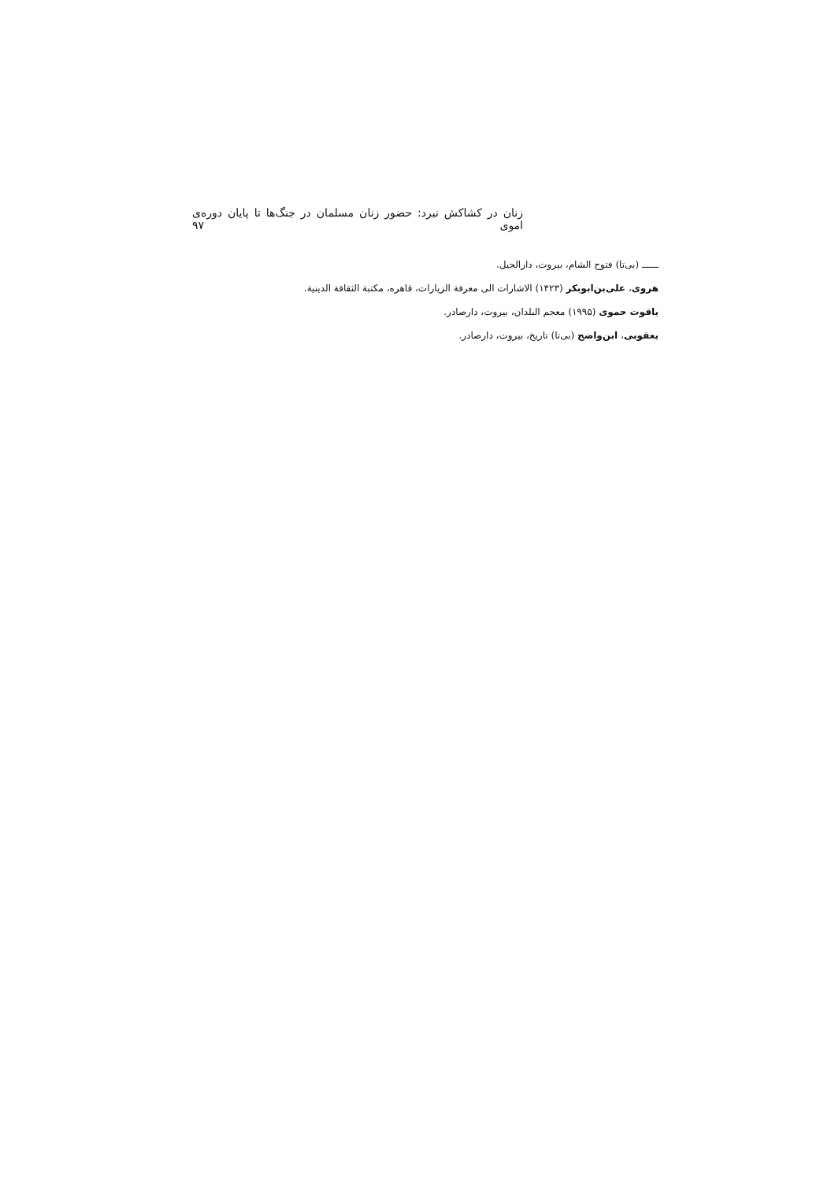زنان در کشاکش نبرد: حضور زنان مسلمان در جنگ‌ها تا پایان دوره‌ی اموی ۹۷
ــــــ (بی‌تا) فتوح الشام، بیروت، دارالجیل.
هروی، علی‌بن‌ابوبکر (۱۴۲۳) الاشارات الی معرفة الزیارات، قاهره، مکتبة الثقافة الدینیة.
یاقوت حموی (۱۹۹۵) معجم البلدان، بیروت، دارصادر.
یعقوبی، ابن‌واضح (بی‌تا) تاریخ، بیروت، دارصادر.